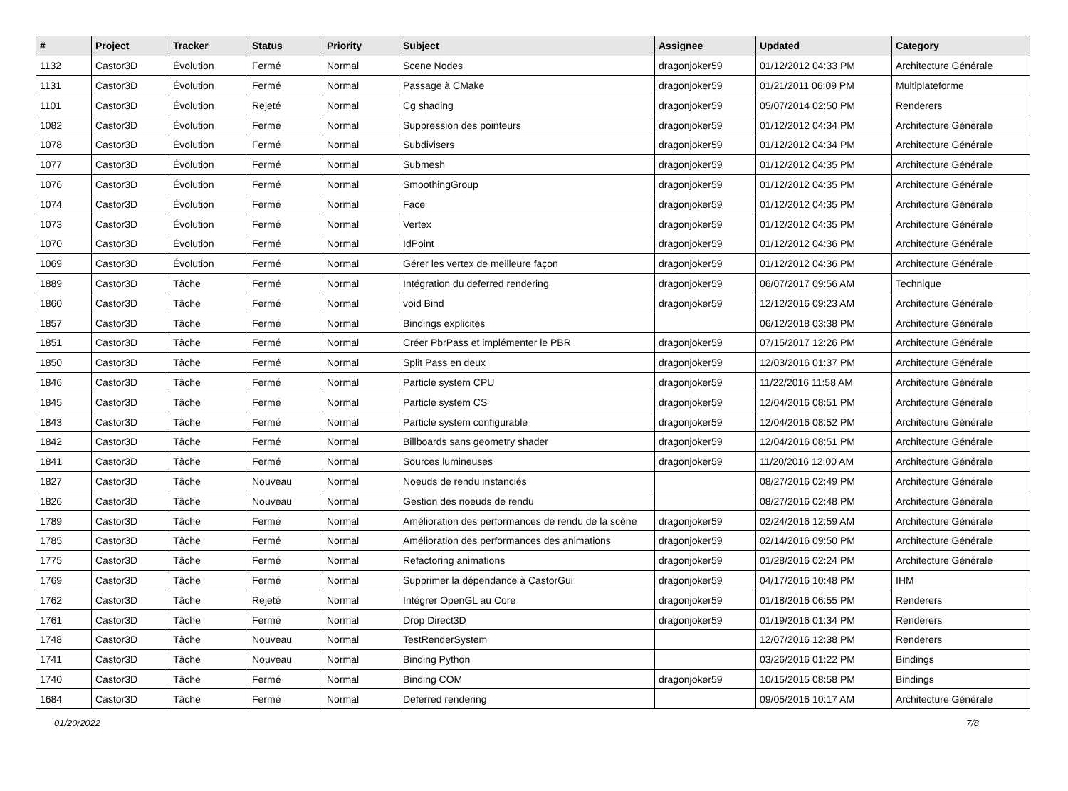| # | Project | Tracker | Status | Priority | Subject | Assignee | Updated | Category |
| --- | --- | --- | --- | --- | --- | --- | --- | --- |
| 1132 | Castor3D | Évolution | Fermé | Normal | Scene Nodes | dragonjoker59 | 01/12/2012 04:33 PM | Architecture Générale |
| 1131 | Castor3D | Évolution | Fermé | Normal | Passage à CMake | dragonjoker59 | 01/21/2011 06:09 PM | Multiplateforme |
| 1101 | Castor3D | Évolution | Rejeté | Normal | Cg shading | dragonjoker59 | 05/07/2014 02:50 PM | Renderers |
| 1082 | Castor3D | Évolution | Fermé | Normal | Suppression des pointeurs | dragonjoker59 | 01/12/2012 04:34 PM | Architecture Générale |
| 1078 | Castor3D | Évolution | Fermé | Normal | Subdivisers | dragonjoker59 | 01/12/2012 04:34 PM | Architecture Générale |
| 1077 | Castor3D | Évolution | Fermé | Normal | Submesh | dragonjoker59 | 01/12/2012 04:35 PM | Architecture Générale |
| 1076 | Castor3D | Évolution | Fermé | Normal | SmoothingGroup | dragonjoker59 | 01/12/2012 04:35 PM | Architecture Générale |
| 1074 | Castor3D | Évolution | Fermé | Normal | Face | dragonjoker59 | 01/12/2012 04:35 PM | Architecture Générale |
| 1073 | Castor3D | Évolution | Fermé | Normal | Vertex | dragonjoker59 | 01/12/2012 04:35 PM | Architecture Générale |
| 1070 | Castor3D | Évolution | Fermé | Normal | IdPoint | dragonjoker59 | 01/12/2012 04:36 PM | Architecture Générale |
| 1069 | Castor3D | Évolution | Fermé | Normal | Gérer les vertex de meilleure façon | dragonjoker59 | 01/12/2012 04:36 PM | Architecture Générale |
| 1889 | Castor3D | Tâche | Fermé | Normal | Intégration du deferred rendering | dragonjoker59 | 06/07/2017 09:56 AM | Technique |
| 1860 | Castor3D | Tâche | Fermé | Normal | void Bind | dragonjoker59 | 12/12/2016 09:23 AM | Architecture Générale |
| 1857 | Castor3D | Tâche | Fermé | Normal | Bindings explicites | | 06/12/2018 03:38 PM | Architecture Générale |
| 1851 | Castor3D | Tâche | Fermé | Normal | Créer PbrPass et implémenter le PBR | dragonjoker59 | 07/15/2017 12:26 PM | Architecture Générale |
| 1850 | Castor3D | Tâche | Fermé | Normal | Split Pass en deux | dragonjoker59 | 12/03/2016 01:37 PM | Architecture Générale |
| 1846 | Castor3D | Tâche | Fermé | Normal | Particle system CPU | dragonjoker59 | 11/22/2016 11:58 AM | Architecture Générale |
| 1845 | Castor3D | Tâche | Fermé | Normal | Particle system CS | dragonjoker59 | 12/04/2016 08:51 PM | Architecture Générale |
| 1843 | Castor3D | Tâche | Fermé | Normal | Particle system configurable | dragonjoker59 | 12/04/2016 08:52 PM | Architecture Générale |
| 1842 | Castor3D | Tâche | Fermé | Normal | Billboards sans geometry shader | dragonjoker59 | 12/04/2016 08:51 PM | Architecture Générale |
| 1841 | Castor3D | Tâche | Fermé | Normal | Sources lumineuses | dragonjoker59 | 11/20/2016 12:00 AM | Architecture Générale |
| 1827 | Castor3D | Tâche | Nouveau | Normal | Noeuds de rendu instanciés | | 08/27/2016 02:49 PM | Architecture Générale |
| 1826 | Castor3D | Tâche | Nouveau | Normal | Gestion des noeuds de rendu | | 08/27/2016 02:48 PM | Architecture Générale |
| 1789 | Castor3D | Tâche | Fermé | Normal | Amélioration des performances de rendu de la scène | dragonjoker59 | 02/24/2016 12:59 AM | Architecture Générale |
| 1785 | Castor3D | Tâche | Fermé | Normal | Amélioration des performances des animations | dragonjoker59 | 02/14/2016 09:50 PM | Architecture Générale |
| 1775 | Castor3D | Tâche | Fermé | Normal | Refactoring animations | dragonjoker59 | 01/28/2016 02:24 PM | Architecture Générale |
| 1769 | Castor3D | Tâche | Fermé | Normal | Supprimer la dépendance à CastorGui | dragonjoker59 | 04/17/2016 10:48 PM | IHM |
| 1762 | Castor3D | Tâche | Rejeté | Normal | Intégrer OpenGL au Core | dragonjoker59 | 01/18/2016 06:55 PM | Renderers |
| 1761 | Castor3D | Tâche | Fermé | Normal | Drop Direct3D | dragonjoker59 | 01/19/2016 01:34 PM | Renderers |
| 1748 | Castor3D | Tâche | Nouveau | Normal | TestRenderSystem | | 12/07/2016 12:38 PM | Renderers |
| 1741 | Castor3D | Tâche | Nouveau | Normal | Binding Python | | 03/26/2016 01:22 PM | Bindings |
| 1740 | Castor3D | Tâche | Fermé | Normal | Binding COM | dragonjoker59 | 10/15/2015 08:58 PM | Bindings |
| 1684 | Castor3D | Tâche | Fermé | Normal | Deferred rendering | | 09/05/2016 10:17 AM | Architecture Générale |
01/20/2022 7/8